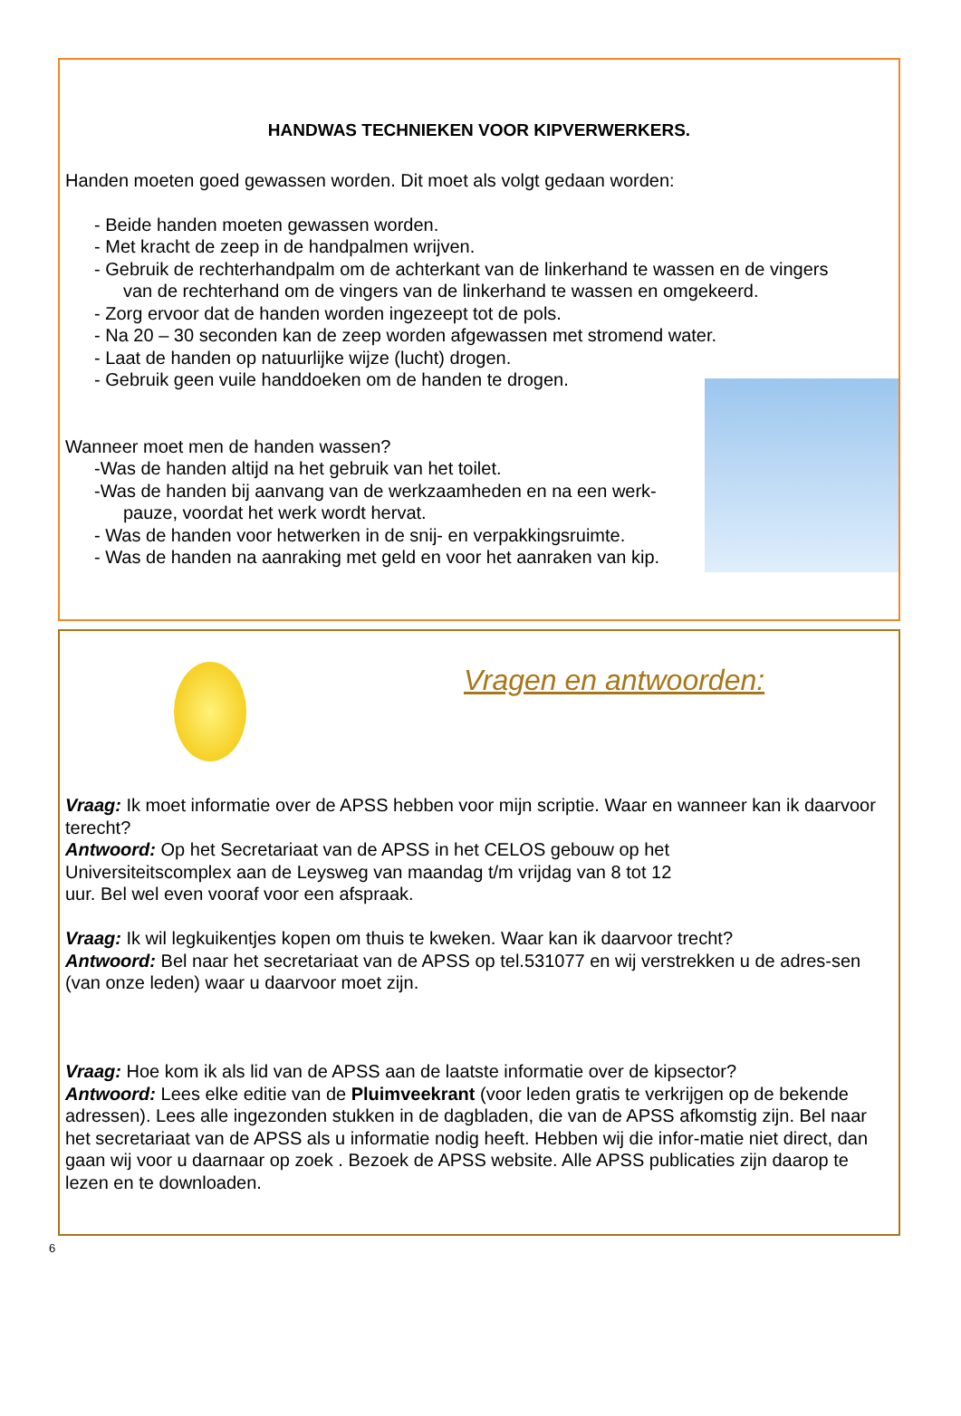HANDWAS TECHNIEKEN VOOR KIPVERWERKERS.
Handen moeten goed gewassen worden. Dit moet als volgt gedaan worden:
- Beide handen moeten gewassen worden.
- Met kracht de zeep in de handpalmen wrijven.
- Gebruik de rechterhandpalm om de achterkant van de linkerhand te wassen en de vingers
van de rechterhand om de vingers van de linkerhand te wassen en omgekeerd.
- Zorg ervoor dat de handen worden ingezeept tot de pols.
- Na 20 – 30 seconden kan de zeep worden afgewassen met stromend water.
- Laat de handen op natuurlijke wijze (lucht) drogen.
- Gebruik geen vuile handdoeken om de handen te drogen.
Wanneer moet men de handen wassen?
-Was de handen altijd na het gebruik van het toilet.
-Was de handen bij aanvang van de werkzaamheden en na een werk-
pauze, voordat het werk wordt hervat.
- Was de handen voor hetwerken in de snij- en verpakkingsruimte.
- Was de handen na aanraking met geld en voor het aanraken van kip.
Vragen en antwoorden:
Vraag: Ik moet informatie over de APSS hebben voor mijn scriptie. Waar en wanneer kan ik daarvoor terecht?
Antwoord: Op het Secretariaat van de APSS in het CELOS gebouw op het
Universiteitscomplex aan de Leysweg van maandag t/m vrijdag van 8 tot 12
uur. Bel wel even vooraf voor een afspraak.
Vraag: Ik wil legkuikentjes kopen om thuis te kweken. Waar kan ik daarvoor trecht?
Antwoord: Bel naar het secretariaat van de APSS op tel.531077 en wij verstrekken u de adres-sen (van onze leden) waar u daarvoor moet zijn.
Vraag: Hoe kom ik als lid van de APSS aan de laatste informatie over de kipsector?
Antwoord: Lees elke editie van de Pluimveekrant (voor leden gratis te verkrijgen op de bekende adressen). Lees alle ingezonden stukken in de dagbladen, die van de APSS afkomstig zijn. Bel naar het secretariaat van de APSS als u informatie nodig heeft. Hebben wij die infor-matie niet direct, dan gaan wij voor u daarnaar op zoek . Bezoek de APSS website. Alle APSS publicaties zijn daarop te lezen en te downloaden.
6